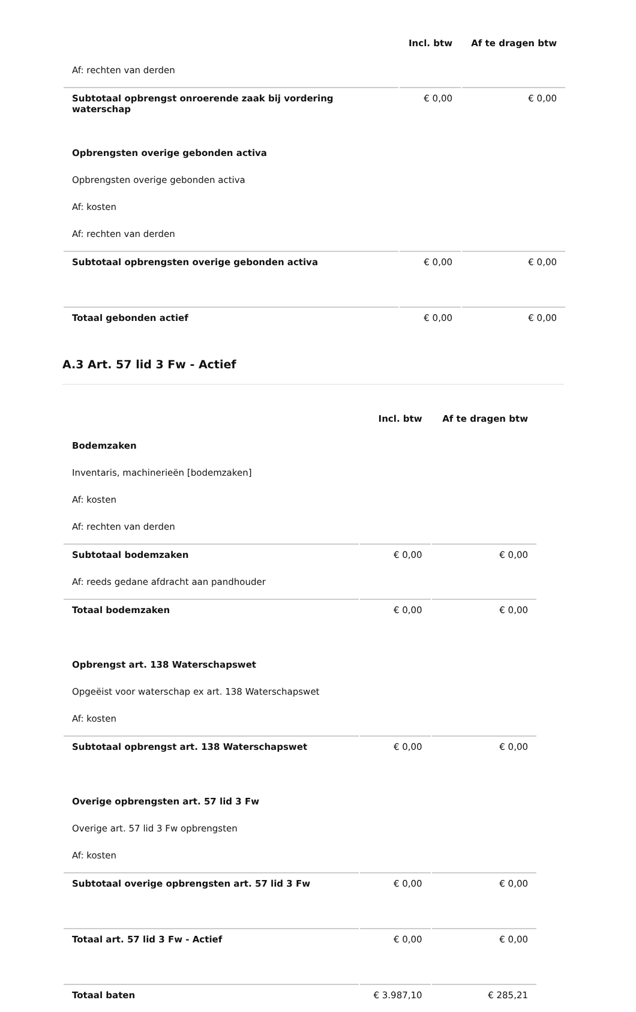| | Incl. btw | Af te dragen btw |
| Af: rechten van derden | | |
| Subtotaal opbrengst onroerende zaak bij vordering waterschap | € 0,00 | € 0,00 |
| Opbrengsten overige gebonden activa | | |
| Opbrengsten overige gebonden activa | | |
| Af: kosten | | |
| Af: rechten van derden | | |
| Subtotaal opbrengsten overige gebonden activa | € 0,00 | € 0,00 |
| Totaal gebonden actief | € 0,00 | € 0,00 |
A.3 Art. 57 lid 3 Fw - Actief
| | Incl. btw | Af te dragen btw |
| Bodemzaken | | |
| Inventaris, machinerieën [bodemzaken] | | |
| Af: kosten | | |
| Af: rechten van derden | | |
| Subtotaal bodemzaken | € 0,00 | € 0,00 |
| Af: reeds gedane afdracht aan pandhouder | | |
| Totaal bodemzaken | € 0,00 | € 0,00 |
| Opbrengst art. 138 Waterschapswet | | |
| Opgeëist voor waterschap ex art. 138 Waterschapswet | | |
| Af: kosten | | |
| Subtotaal opbrengst art. 138 Waterschapswet | € 0,00 | € 0,00 |
| Overige opbrengsten art. 57 lid 3 Fw | | |
| Overige art. 57 lid 3 Fw opbrengsten | | |
| Af: kosten | | |
| Subtotaal overige opbrengsten art. 57 lid 3 Fw | € 0,00 | € 0,00 |
| Totaal art. 57 lid 3 Fw - Actief | € 0,00 | € 0,00 |
| Totaal baten | € 3.987,10 | € 285,21 |